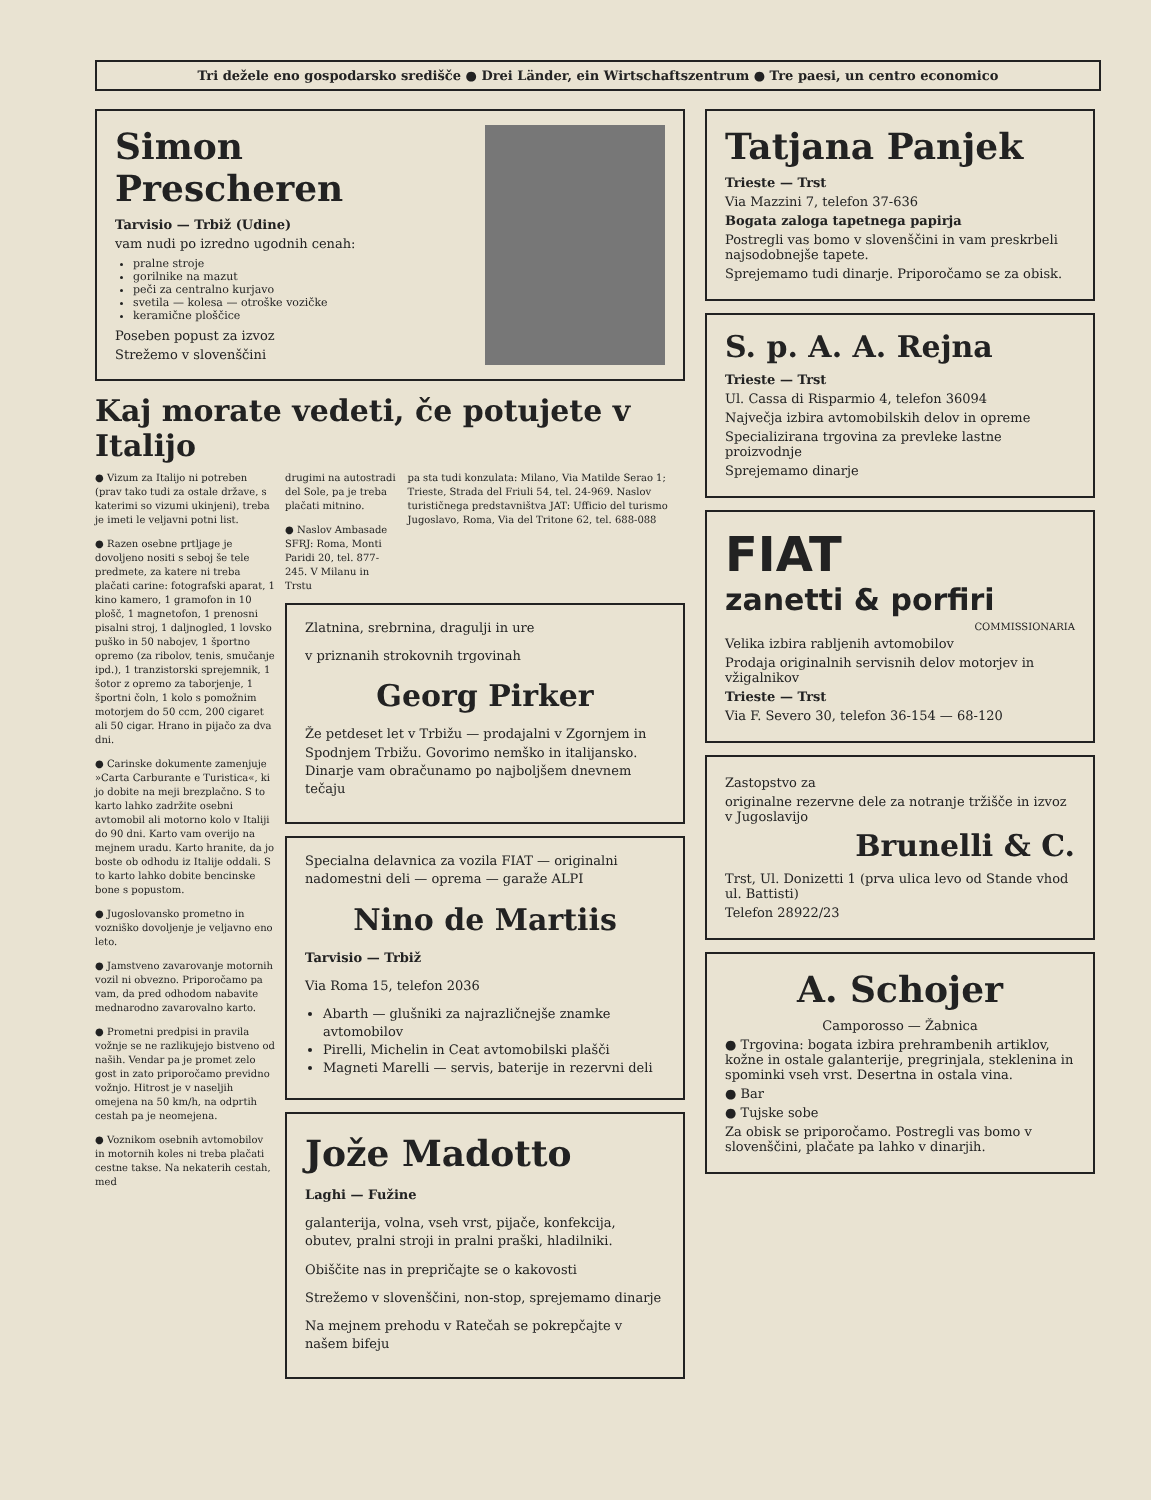Tri dežele eno gospodarsko središče ● Drei Länder, ein Wirtschaftszentrum ● Tre paesi, un centro economico
Simon Prescheren
Tarvisio — Trbiž (Udine)
vam nudi po izredno ugodnih cenah:
pralne stroje
gorilnike na mazut
peči za centralno kurjavo
svetila — kolesa — otroške vozičke
keramične ploščice
Poseben popust za izvoz
Strežemo v slovenščini
Kaj morate vedeti, če potujete v Italijo
● Vizum za Italijo ni potreben (prav tako tudi za ostale države, s katerimi so vizumi ukinjeni), treba je imeti le veljavni potni list.
● Razen osebne prtljage je dovoljeno nositi s seboj še tele predmete, za katere ni treba plačati carine: fotografski aparat, 1 kino kamero, 1 gramofon in 10 plošč, 1 magnetofon, 1 prenosni pisalni stroj, 1 daljnogled, 1 lovsko puško in 50 nabojev, 1 športno opremo (za ribolov, tenis, smučanje ipd.), 1 tranzistorski sprejemnik, 1 šotor z opremo za taborjenje, 1 športni čoln, 1 kolo s pomožnim motorjem do 50 ccm, 200 cigaret ali 50 cigar. Hrano in pijačo za dva dni.
● Carinske dokumente zamenjuje »Carta Carburante e Turistica«, ki jo dobite na meji brezplačno. S to karto lahko zadržite osebni avtomobil ali motorno kolo v Italiji do 90 dni. Karto vam overijo na mejnem uradu. Karto hranite, da jo boste ob odhodu iz Italije oddali. S to karto lahko dobite bencinske bone s popustom.
● Jugoslovansko prometno in vozniško dovoljenje je veljavno eno leto.
● Jamstveno zavarovanje motornih vozil ni obvezno. Priporočamo pa vam, da pred odhodom nabavite mednarodno zavarovalno karto.
● Prometni predpisi in pravila vožnje se ne razlikujejo bistveno od naših. Vendar pa je promet zelo gost in zato priporočamo previdno vožnjo. Hitrost je v naseljih omejena na 50 km/h, na odprtih cestah pa je neomejena.
● Voznikom osebnih avtomobilov in motornih koles ni treba plačati cestne takse. Na nekaterih cestah, med
drugimi na autostradi del Sole, pa je treba plačati mitnino.
● Naslov Ambasade SFRJ: Roma, Monti Paridi 20, tel. 877-245. V Milanu in Trstu
pa sta tudi konzulata: Milano, Via Matilde Serao 1; Trieste, Strada del Friuli 54, tel. 24-969. Naslov turističnega predstavništva JAT: Ufficio del turismo Jugoslavo, Roma, Via del Tritone 62, tel. 688-088
Zlatnina, srebrnina, dragulji in ure
v priznanih strokovnih trgovinah
Georg Pirker
Že petdeset let v Trbižu — prodajalni v Zgornjem in Spodnjem Trbižu. Govorimo nemško in italijansko. Dinarje vam obračunamo po najboljšem dnevnem tečaju
Specialna delavnica za vozila FIAT — originalni nadomestni deli — oprema — garaže ALPI
Nino de Martiis
Tarvisio — Trbiž
Via Roma 15, telefon 2036
Abarth — glušniki za najrazličnejše znamke avtomobilov
Pirelli, Michelin in Ceat avtomobilski plašči
Magneti Marelli — servis, baterije in rezervni deli
Jože Madotto
Laghi — Fužine
galanterija, volna, vseh vrst, pijače, konfekcija, obutev, pralni stroji in pralni praški, hladilniki.
Obiščite nas in prepričajte se o kakovosti
Strežemo v slovenščini, non-stop, sprejemamo dinarje
Na mejnem prehodu v Ratečah se pokrepčajte v našem bifeju
Tatjana Panjek
Trieste — Trst
Via Mazzini 7, telefon 37-636
Bogata zaloga tapetnega papirja
Postregli vas bomo v slovenščini in vam preskrbeli najsodobnejše tapete.
Sprejemamo tudi dinarje. Priporočamo se za obisk.
S. p. A. A. Rejna
Trieste — Trst
Ul. Cassa di Risparmio 4, telefon 36094
Največja izbira avtomobilskih delov in opreme
Specializirana trgovina za prevleke lastne proizvodnje
Sprejemamo dinarje
FIAT
zanetti & porfiri
COMMISSIONARIA
Velika izbira rabljenih avtomobilov
Prodaja originalnih servisnih delov motorjev in vžigalnikov
Trieste — Trst
Via F. Severo 30, telefon 36-154 — 68-120
Zastopstvo za
originalne rezervne dele za notranje tržišče in izvoz v Jugoslavijo
Brunelli & C.
Trst, Ul. Donizetti 1 (prva ulica levo od Stande vhod ul. Battisti)
Telefon 28922/23
A. Schojer
Camporosso — Žabnica
● Trgovina: bogata izbira prehrambenih artiklov, kožne in ostale galanterije, pregrinjala, steklenina in spominki vseh vrst. Desertna in ostala vina.
● Bar
● Tujske sobe
Za obisk se priporočamo. Postregli vas bomo v slovenščini, plačate pa lahko v dinarjih.